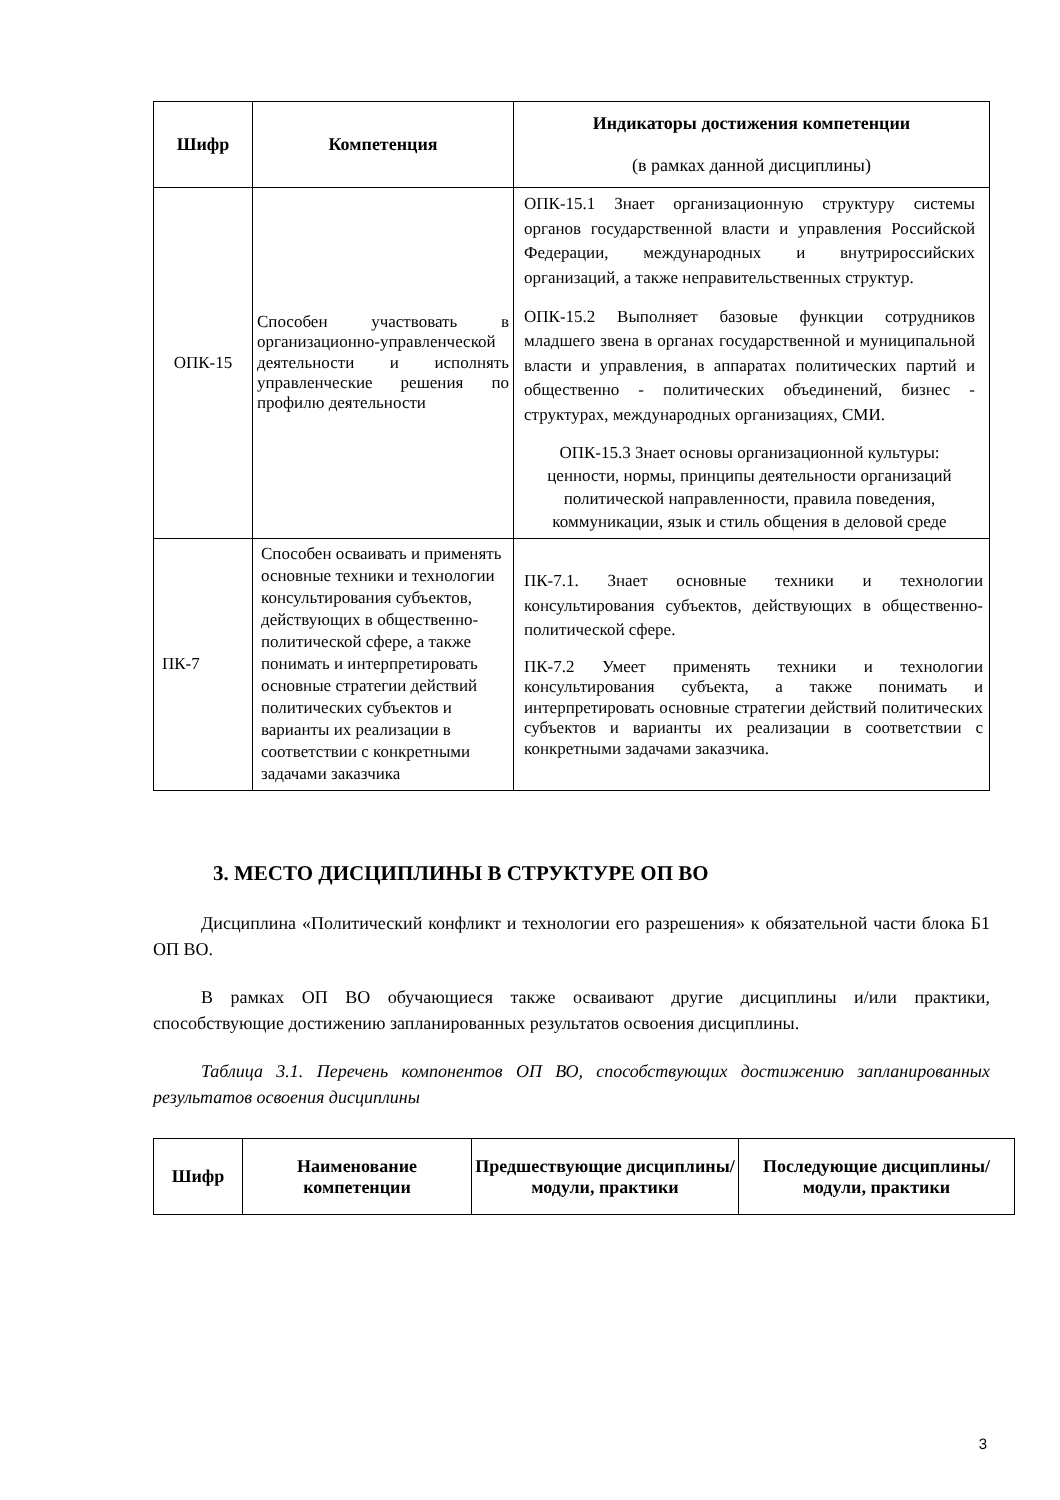| Шифр | Компетенция | Индикаторы достижения компетенции (в рамках данной дисциплины) |
| --- | --- | --- |
| ОПК-15 | Способен участвовать в организационно-управленческой деятельности и исполнять управленческие решения по профилю деятельности | ОПК-15.1 Знает организационную структуру системы органов государственной власти и управления Российской Федерации, международных и внутрироссийских организаций, а также неправительственных структур. ОПК-15.2 Выполняет базовые функции сотрудников младшего звена в органах государственной и муниципальной власти и управления, в аппаратах политических партий и общественно - политических объединений, бизнес - структурах, международных организациях, СМИ. ОПК-15.3 Знает основы организационной культуры: ценности, нормы, принципы деятельности организаций политической направленности, правила поведения, коммуникации, язык и стиль общения в деловой среде |
| ПК-7 | Способен осваивать и применять основные техники и технологии консультирования субъектов, действующих в общественно-политической сфере, а также понимать и интерпретировать основные стратегии действий политических субъектов и варианты их реализации в соответствии с конкретными задачами заказчика | ПК-7.1. Знает основные техники и технологии консультирования субъектов, действующих в общественно-политической сфере. ПК-7.2 Умеет применять техники и технологии консультирования субъекта, а также понимать и интерпретировать основные стратегии действий политических субъектов и варианты их реализации в соответствии с конкретными задачами заказчика. |
3. МЕСТО ДИСЦИПЛИНЫ В СТРУКТУРЕ ОП ВО
Дисциплина «Политический конфликт и технологии его разрешения» к обязательной части блока Б1 ОП ВО.
В рамках ОП ВО обучающиеся также осваивают другие дисциплины и/или практики, способствующие достижению запланированных результатов освоения дисциплины.
Таблица 3.1. Перечень компонентов ОП ВО, способствующих достижению запланированных результатов освоения дисциплины
| Шифр | Наименование компетенции | Предшествующие дисциплины/модули, практики | Последующие дисциплины/модули, практики |
| --- | --- | --- | --- |
3